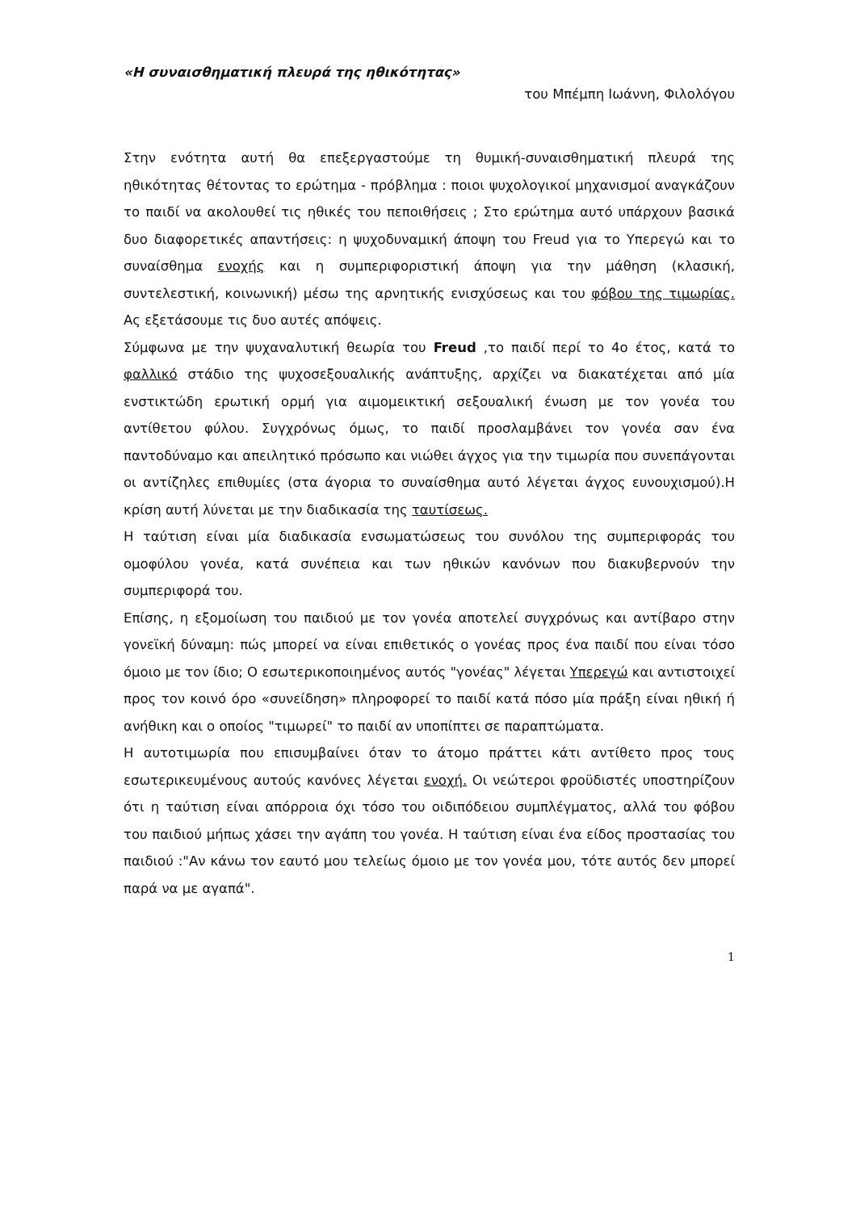«Η συναισθηματική πλευρά της ηθικότητας»
του Μπέμπη Ιωάννη, Φιλολόγου
Στην ενότητα αυτή θα επεξεργαστούμε τη θυμική-συναισθηματική πλευρά της ηθικότητας θέτοντας το ερώτημα - πρόβλημα : ποιοι ψυχολογικοί μηχανισμοί αναγκάζουν το παιδί να ακολουθεί τις ηθικές του πεποιθήσεις ; Στο ερώτημα αυτό υπάρχουν βασικά δυο διαφορετικές απαντήσεις: η ψυχοδυναμική άποψη του Freud για το Υπερεγώ και το συναίσθημα ενοχής και η συμπεριφοριστική άποψη για την μάθηση (κλασική, συντελεστική, κοινωνική) μέσω της αρνητικής ενισχύσεως και του φόβου της τιμωρίας. Ας εξετάσουμε τις δυο αυτές απόψεις.
Σύμφωνα με την ψυχαναλυτική θεωρία του Freud ,το παιδί περί το 4ο έτος, κατά το φαλλικό στάδιο της ψυχοσεξουαλικής ανάπτυξης, αρχίζει να διακατέχεται από μία ενστικτώδη ερωτική ορμή για αιμομεικτική σεξουαλική ένωση με τον γονέα του αντίθετου φύλου. Συγχρόνως όμως, το παιδί προσλαμβάνει τον γονέα σαν ένα παντοδύναμο και απειλητικό πρόσωπο και νιώθει άγχος για την τιμωρία που συνεπάγονται οι αντίζηλες επιθυμίες (στα άγορια το συναίσθημα αυτό λέγεται άγχος ευνουχισμού).Η κρίση αυτή λύνεται με την διαδικασία της ταυτίσεως.
Η ταύτιση είναι μία διαδικασία ενσωματώσεως του συνόλου της συμπεριφοράς του ομοφύλου γονέα, κατά συνέπεια και των ηθικών κανόνων που διακυβερνούν την συμπεριφορά του.
Επίσης, η εξομοίωση του παιδιού με τον γονέα αποτελεί συγχρόνως και αντίβαρο στην γονεϊκή δύναμη: πώς μπορεί να είναι επιθετικός ο γονέας προς ένα παιδί που είναι τόσο όμοιο με τον ίδιο; Ο εσωτερικοποιημένος αυτός "γονέας" λέγεται Υπερεγώ και αντιστοιχεί προς τον κοινό όρο «συνείδηση» πληροφορεί το παιδί κατά πόσο μία πράξη είναι ηθική ή ανήθικη και ο οποίος "τιμωρεί" το παιδί αν υποπίπτει σε παραπτώματα.
Η αυτοτιμωρία που επισυμβαίνει όταν το άτομο πράττει κάτι αντίθετο προς τους εσωτερικευμένους αυτούς κανόνες λέγεται ενοχή. Οι νεώτεροι φροϋδιστές υποστηρίζουν ότι η ταύτιση είναι απόρροια όχι τόσο του οιδιπόδειου συμπλέγματος, αλλά του φόβου του παιδιού μήπως χάσει την αγάπη του γονέα. Η ταύτιση είναι ένα είδος προστασίας του παιδιού :"Αν κάνω τον εαυτό μου τελείως όμοιο με τον γονέα μου, τότε αυτός δεν μπορεί παρά να με αγαπά".
1